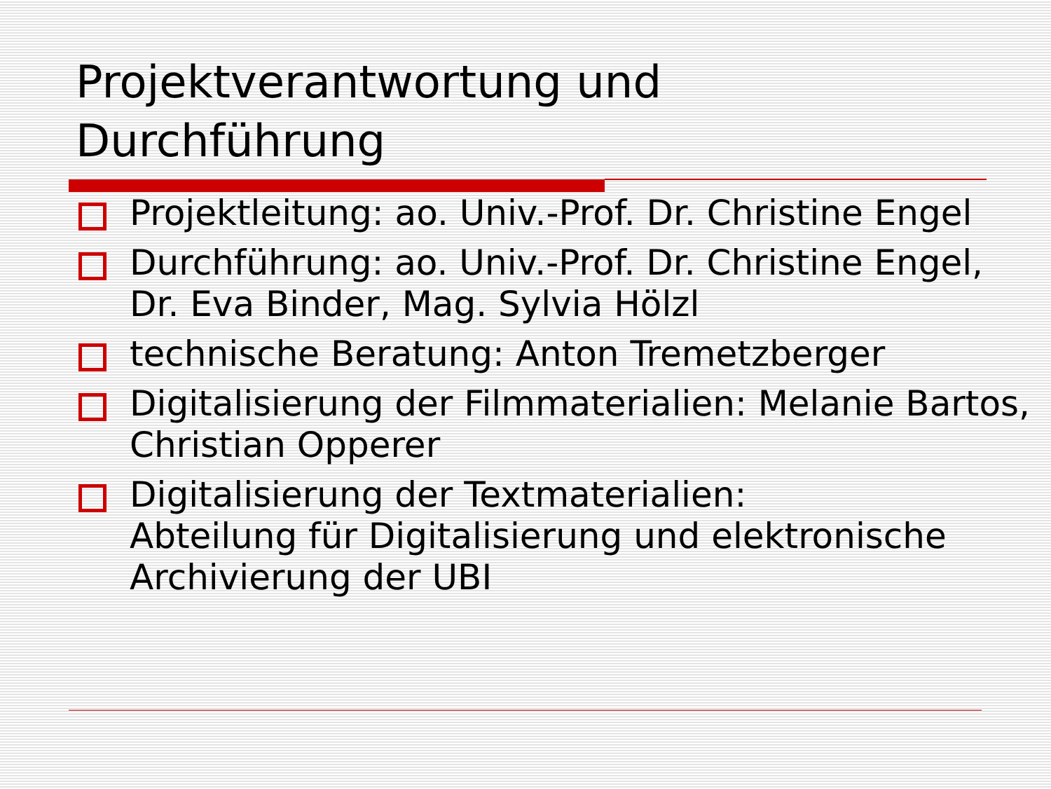Projektverantwortung und
Durchführung
Projektleitung: ao. Univ.-Prof. Dr. Christine Engel
Durchführung: ao. Univ.-Prof. Dr. Christine Engel, Dr. Eva Binder, Mag. Sylvia Hölzl
technische Beratung: Anton Tremetzberger
Digitalisierung der Filmmaterialien: Melanie Bartos, Christian Opperer
Digitalisierung der Textmaterialien:
Abteilung für Digitalisierung und elektronische Archivierung der UBI